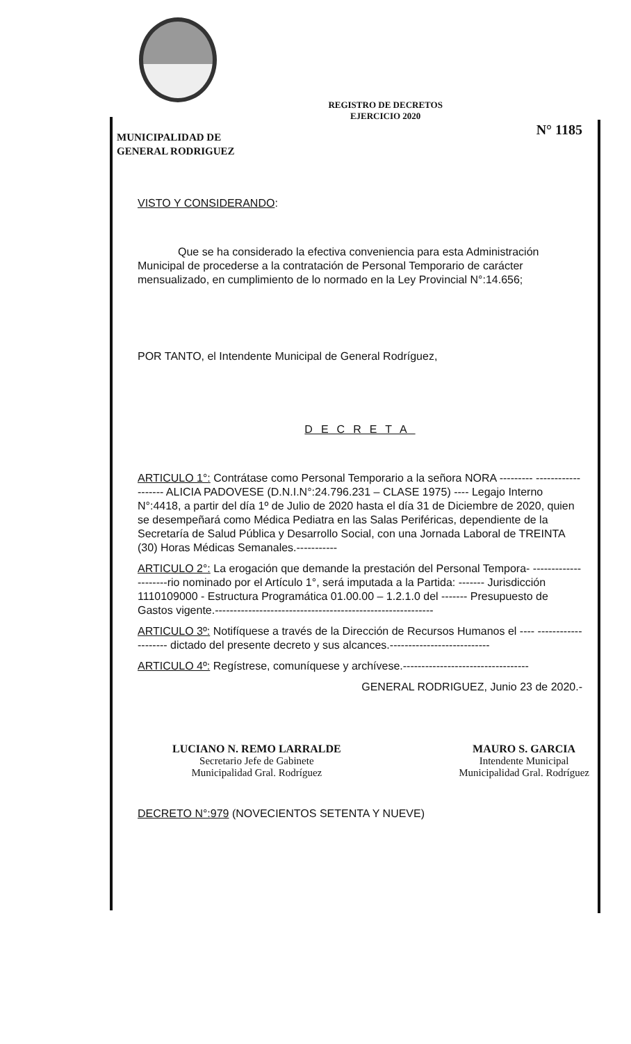MUNICIPALIDAD DE
GENERAL RODRIGUEZ
REGISTRO DE DECRETOS
EJERCICIO 2020
N° 1185
VISTO Y CONSIDERANDO:
Que se ha considerado la efectiva conveniencia para esta Administración Municipal de procederse a la contratación de Personal Temporario de carácter mensualizado, en cumplimiento de lo normado en la Ley Provincial N°:14.656;
POR TANTO, el Intendente Municipal de General Rodríguez,
DECRETA
ARTICULO 1°: Contrátase como Personal Temporario a la señora NORA --------- ------------------- ALICIA PADOVESE (D.N.I.N°:24.796.231 – CLASE 1975) ---- Legajo Interno N°:4418, a partir del día 1º de Julio de 2020 hasta el día 31 de Diciembre de 2020, quien se desempeñará como Médica Pediatra en las Salas Periféricas, dependiente de la Secretaría de Salud Pública y Desarrollo Social, con una Jornada Laboral de TREINTA (30) Horas Médicas Semanales.-----------
ARTICULO 2°: La erogación que demande la prestación del Personal Tempora- ---------------------rio nominado por el Artículo 1°, será imputada a la Partida: ------- Jurisdicción 1110109000 - Estructura Programática 01.00.00 – 1.2.1.0 del ------- Presupuesto de Gastos vigente.-----------------------------------------------------------
ARTICULO 3º: Notifíquese a través de la Dirección de Recursos Humanos el ---- -------------------- dictado del presente decreto y sus alcances.---------------------------
ARTICULO 4º: Regístrese, comuníquese y archívese.----------------------------------
GENERAL RODRIGUEZ, Junio 23 de 2020.-
LUCIANO N. REMO LARRALDE
Secretario Jefe de Gabinete
Municipalidad Gral. Rodríguez
MAURO S. GARCIA
Intendente Municipal
Municipalidad Gral. Rodríguez
DECRETO N°:979 (NOVECIENTOS SETENTA Y NUEVE)